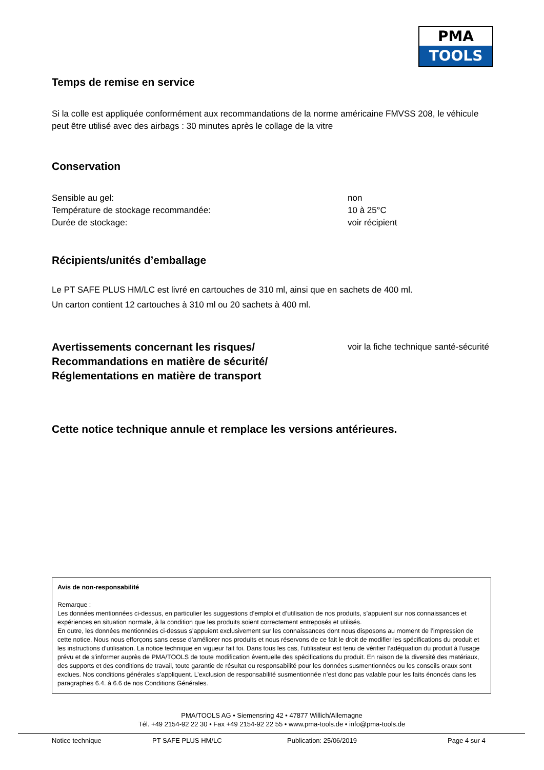PMA
TOOLS
Temps de remise en service
Si la colle est appliquée conformément aux recommandations de la norme américaine FMVSS 208, le véhicule peut être utilisé avec des airbags : 30 minutes après le collage de la vitre
Conservation
Sensible au gel: non
Température de stockage recommandée: 10 à 25°C
Durée de stockage: voir récipient
Récipients/unités d’emballage
Le PT SAFE PLUS HM/LC est livré en cartouches de 310 ml, ainsi que en sachets de 400 ml.
Un carton contient 12 cartouches à 310 ml ou 20 sachets à 400 ml.
Avertissements concernant les risques/
Recommandations en matière de sécurité/
Réglementations en matière de transport
voir la fiche technique santé-sécurité
Cette notice technique annule et remplace les versions antérieures.
Avis de non-responsabilité
Remarque :
Les données mentionnées ci-dessus, en particulier les suggestions d’emploi et d’utilisation de nos produits, s’appuient sur nos connaissances et expériences en situation normale, à la condition que les produits soient correctement entreposés et utilisés.
En outre, les données mentionnées ci-dessus s’appuient exclusivement sur les connaissances dont nous disposons au moment de l’impression de cette notice. Nous nous efforçons sans cesse d’améliorer nos produits et nous réservons de ce fait le droit de modifier les spécifications du produit et les instructions d’utilisation. La notice technique en vigueur fait foi. Dans tous les cas, l’utilisateur est tenu de vérifier l’adéquation du produit à l’usage prévu et de s’informer auprès de PMA/TOOLS de toute modification éventuelle des spécifications du produit. En raison de la diversité des matériaux, des supports et des conditions de travail, toute garantie de résultat ou responsabilité pour les données susmentionnées ou les conseils oraux sont exclues. Nos conditions générales s’appliquent. L’exclusion de responsabilité susmentionnée n’est donc pas valable pour les faits énoncés dans les paragraphes 6.4. à 6.6 de nos Conditions Générales.
PMA/TOOLS AG • Siemensring 42 • 47877 Willich/Allemagne
Tél. +49 2154-92 22 30 • Fax +49 2154-92 22 55 • www.pma-tools.de • info@pma-tools.de
Notice technique PT SAFE PLUS HM/LC Publication: 25/06/2019 Page 4 sur 4